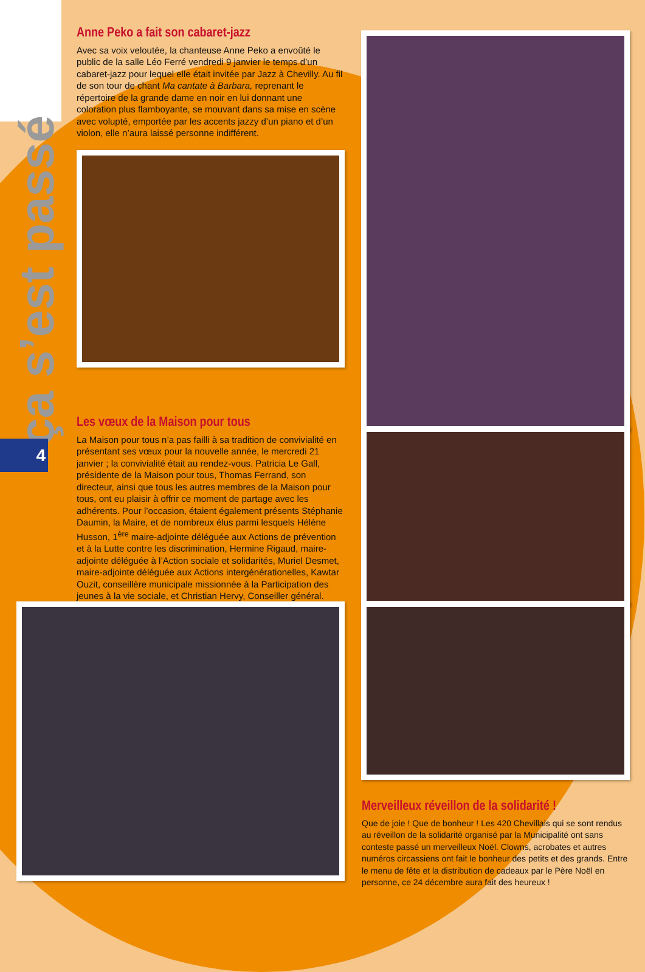ça s’est passé
4
Anne Peko a fait son cabaret-jazz
Avec sa voix veloutée, la chanteuse Anne Peko a envoûté le public de la salle Léo Ferré vendredi 9 janvier le temps d’un cabaret-jazz pour lequel elle était invitée par Jazz à Chevilly. Au fil de son tour de chant Ma cantate à Barbara, reprenant le répertoire de la grande dame en noir en lui donnant une coloration plus flamboyante, se mouvant dans sa mise en scène avec volupté, emportée par les accents jazzy d’un piano et d’un violon, elle n’aura laissé personne indifférent.
Les vœux de la Maison pour tous
La Maison pour tous n’a pas failli à sa tradition de convivialité en présentant ses vœux pour la nouvelle année, le mercredi 21 janvier ; la convivialité était au rendez-vous. Patricia Le Gall, présidente de la Maison pour tous, Thomas Ferrand, son directeur, ainsi que tous les autres membres de la Maison pour tous, ont eu plaisir à offrir ce moment de partage avec les adhérents. Pour l’occasion, étaient également présents Stéphanie Daumin, la Maire, et de nombreux élus parmi lesquels Hélène Husson, 1<sup>ère</sup> maire-adjointe déléguée aux Actions de prévention et à la Lutte contre les discrimination, Hermine Rigaud, maire-adjointe déléguée à l’Action sociale et solidarités, Muriel Desmet, maire-adjointe déléguée aux Actions intergénérationelles, Kawtar Ouzit, conseillère municipale missionnée à la Participation des jeunes à la vie sociale, et Christian Hervy, Conseiller général.
Merveilleux réveillon de la solidarité !
Que de joie ! Que de bonheur ! Les 420 Chevillais qui se sont rendus au réveillon de la solidarité organisé par la Municipalité ont sans conteste passé un merveilleux Noël. Clowns, acrobates et autres numéros circassiens ont fait le bonheur des petits et des grands. Entre le menu de fête et la distribution de cadeaux par le Père Noël en personne, ce 24 décembre aura fait des heureux !